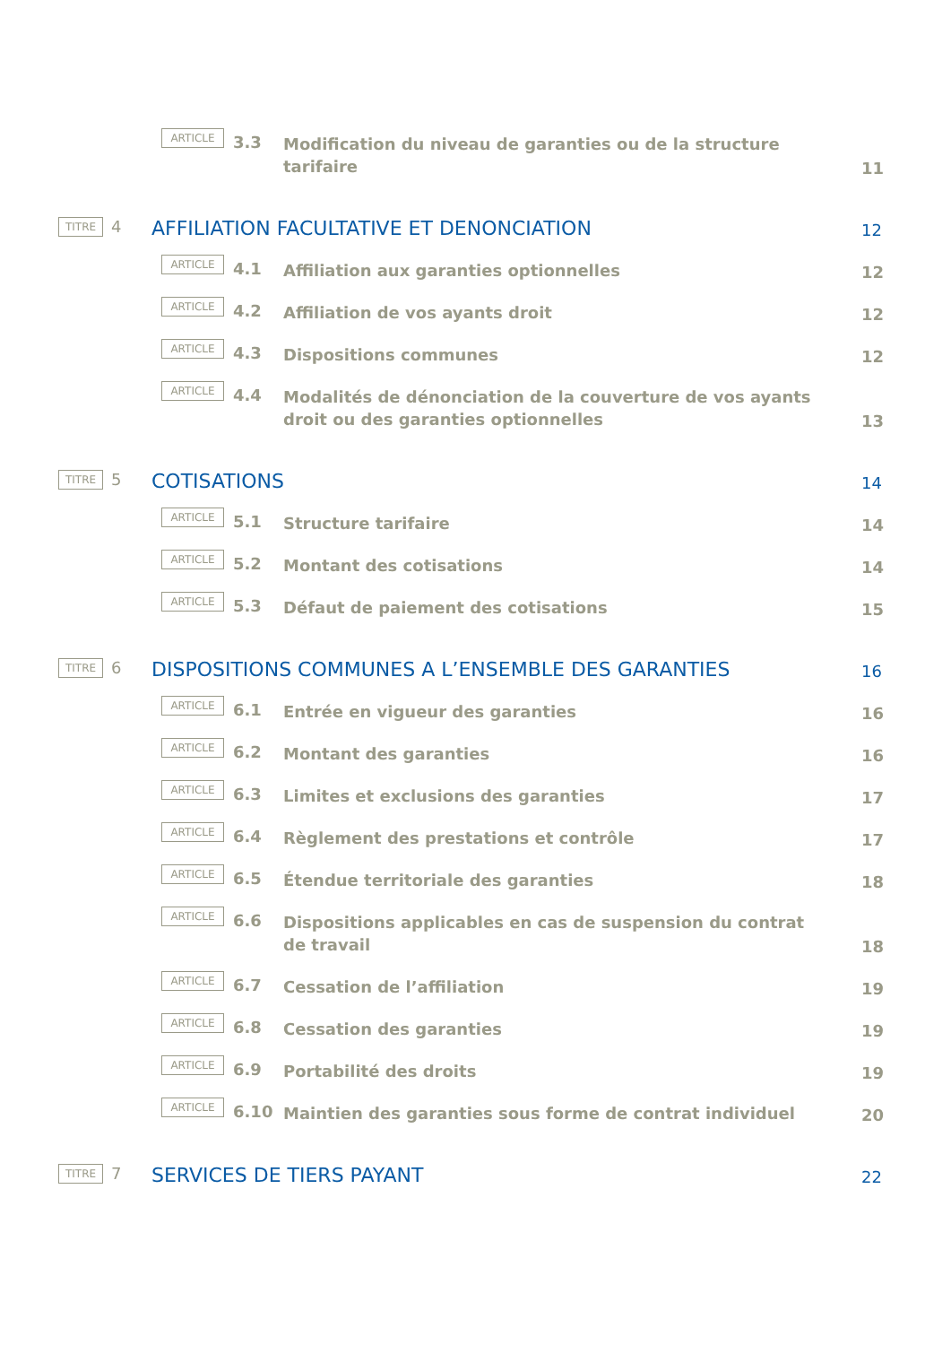ARTICLE
3.3
Modification du niveau de garanties ou de la structure
tarifaire
11
TITRE
4
AFFILIATION FACULTATIVE ET DENONCIATION
12
ARTICLE
4.1
Affiliation aux garanties optionnelles
12
ARTICLE
4.2
Affiliation de vos ayants droit
12
ARTICLE
4.3
Dispositions communes
12
ARTICLE
4.4
Modalités de dénonciation de la couverture de vos ayants
droit ou des garanties optionnelles
13
TITRE
5
COTISATIONS
14
ARTICLE
5.1
Structure tarifaire
14
ARTICLE
5.2
Montant des cotisations
14
ARTICLE
5.3
Défaut de paiement des cotisations
15
TITRE
6
DISPOSITIONS COMMUNES A L’ENSEMBLE DES GARANTIES
16
ARTICLE
6.1
Entrée en vigueur des garanties
16
ARTICLE
6.2
Montant des garanties
16
ARTICLE
6.3
Limites et exclusions des garanties
17
ARTICLE
6.4
Règlement des prestations et contrôle
17
ARTICLE
6.5
Étendue territoriale des garanties
18
ARTICLE
6.6
Dispositions applicables en cas de suspension du contrat
de travail
18
ARTICLE
6.7
Cessation de l’affiliation
19
ARTICLE
6.8
Cessation des garanties
19
ARTICLE
6.9
Portabilité des droits
19
ARTICLE
6.10
Maintien des garanties sous forme de contrat individuel
20
TITRE
7
SERVICES DE TIERS PAYANT
22